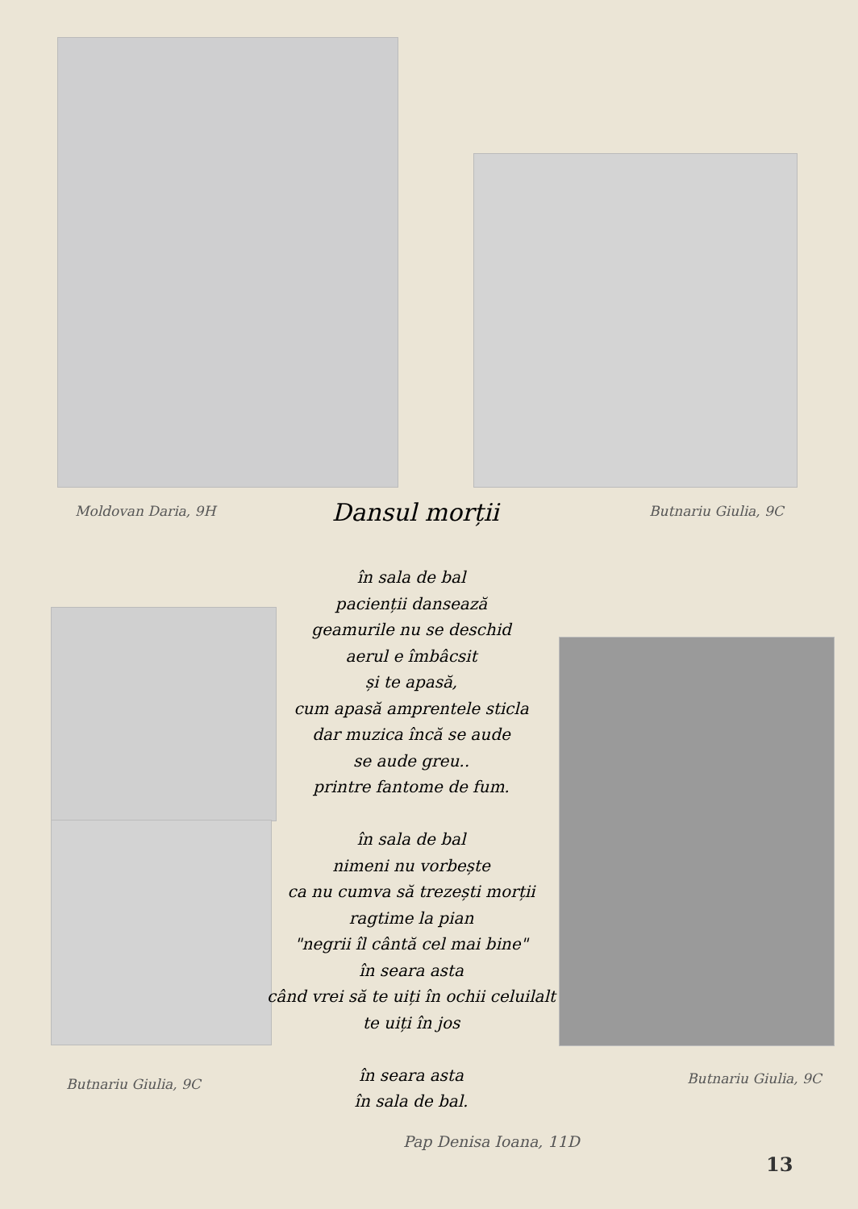Moldovan Daria, 9H
Dansul morții
Butnariu Giulia, 9C
în sala de bal
pacienții dansează
geamurile nu se deschid
aerul e îmbâcsit
și te apasă,
cum apasă amprentele sticla
dar muzica încă se aude
se aude greu..
printre fantome de fum.
în sala de bal
nimeni nu vorbește
ca nu cumva să trezești morții
ragtime la pian
"negrii îl cântă cel mai bine"
în seara asta
când vrei să te uiți în ochii celuilalt
te uiți în jos
în seara asta
în sala de bal.
Butnariu Giulia, 9C Butnariu Giulia, 9C
Pap Denisa Ioana, 11D
13